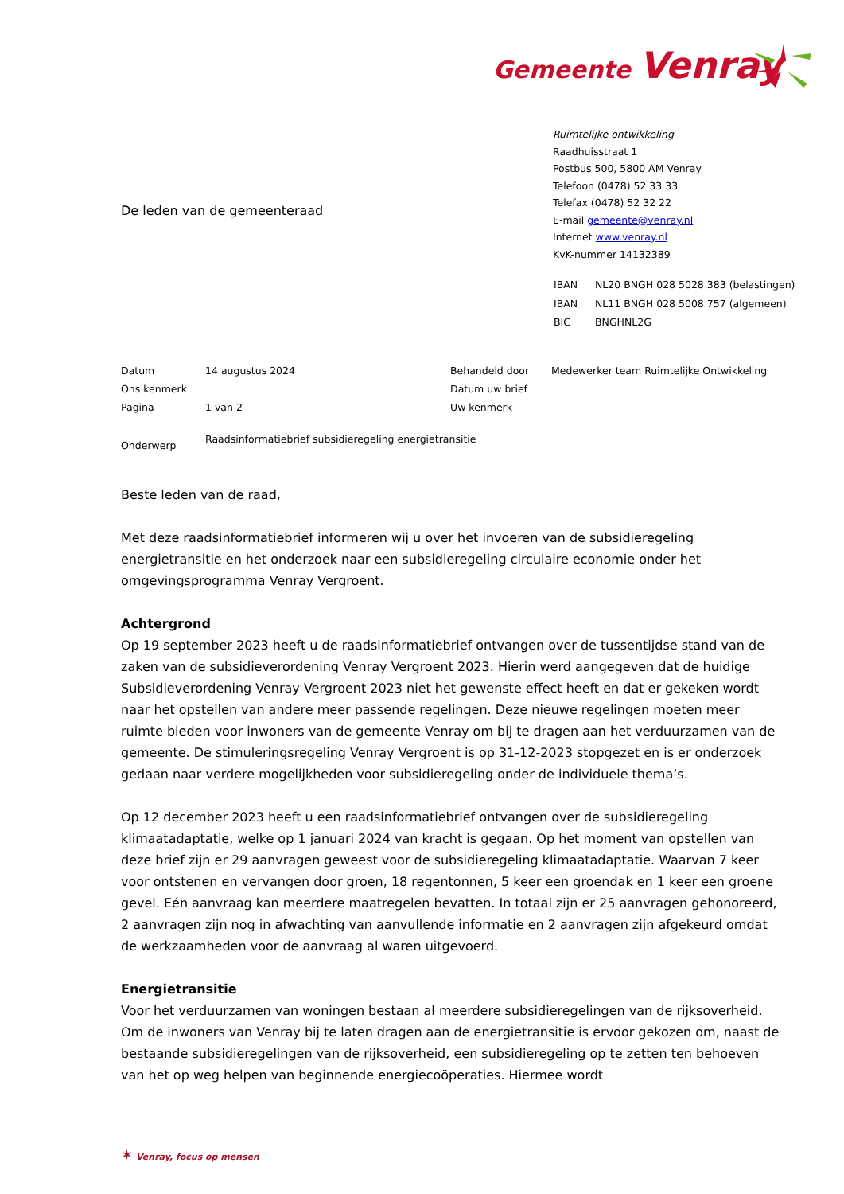Gemeente Venray
Ruimtelijke ontwikkeling
Raadhuisstraat 1
Postbus 500, 5800 AM Venray
Telefoon (0478) 52 33 33
Telefax (0478) 52 32 22
E-mail gemeente@venray.nl
Internet www.venray.nl
KvK-nummer 14132389
| IBAN | NL20 BNGH 028 5028 383 (belastingen) |
| IBAN | NL11 BNGH 028 5008 757 (algemeen) |
| BIC | BNGHNL2G |
De leden van de gemeenteraad
| Datum | 14 augustus 2024 | Behandeld door | Medewerker team Ruimtelijke Ontwikkeling |
| Ons kenmerk | | Datum uw brief | |
| Pagina | 1 van 2 | Uw kenmerk | |
| Onderwerp | Raadsinformatiebrief subsidieregeling energietransitie | | |
Beste leden van de raad,
Met deze raadsinformatiebrief informeren wij u over het invoeren van de subsidieregeling energietransitie en het onderzoek naar een subsidieregeling circulaire economie onder het omgevingsprogramma Venray Vergroent.
Achtergrond
Op 19 september 2023 heeft u de raadsinformatiebrief ontvangen over de tussentijdse stand van de zaken van de subsidieverordening Venray Vergroent 2023. Hierin werd aangegeven dat de huidige Subsidieverordening Venray Vergroent 2023 niet het gewenste effect heeft en dat er gekeken wordt naar het opstellen van andere meer passende regelingen. Deze nieuwe regelingen moeten meer ruimte bieden voor inwoners van de gemeente Venray om bij te dragen aan het verduurzamen van de gemeente. De stimuleringsregeling Venray Vergroent is op 31-12-2023 stopgezet en is er onderzoek gedaan naar verdere mogelijkheden voor subsidieregeling onder de individuele thema’s.
Op 12 december 2023 heeft u een raadsinformatiebrief ontvangen over de subsidieregeling klimaatadaptatie, welke op 1 januari 2024 van kracht is gegaan. Op het moment van opstellen van deze brief zijn er 29 aanvragen geweest voor de subsidieregeling klimaatadaptatie. Waarvan 7 keer voor ontstenen en vervangen door groen, 18 regentonnen, 5 keer een groendak en 1 keer een groene gevel. Eén aanvraag kan meerdere maatregelen bevatten. In totaal zijn er 25 aanvragen gehonoreerd, 2 aanvragen zijn nog in afwachting van aanvullende informatie en 2 aanvragen zijn afgekeurd omdat de werkzaamheden voor de aanvraag al waren uitgevoerd.
Energietransitie
Voor het verduurzamen van woningen bestaan al meerdere subsidieregelingen van de rijksoverheid. Om de inwoners van Venray bij te laten dragen aan de energietransitie is ervoor gekozen om, naast de bestaande subsidieregelingen van de rijksoverheid, een subsidieregeling op te zetten ten behoeven van het op weg helpen van beginnende energiecoöperaties. Hiermee wordt
✶ Venray, focus op mensen